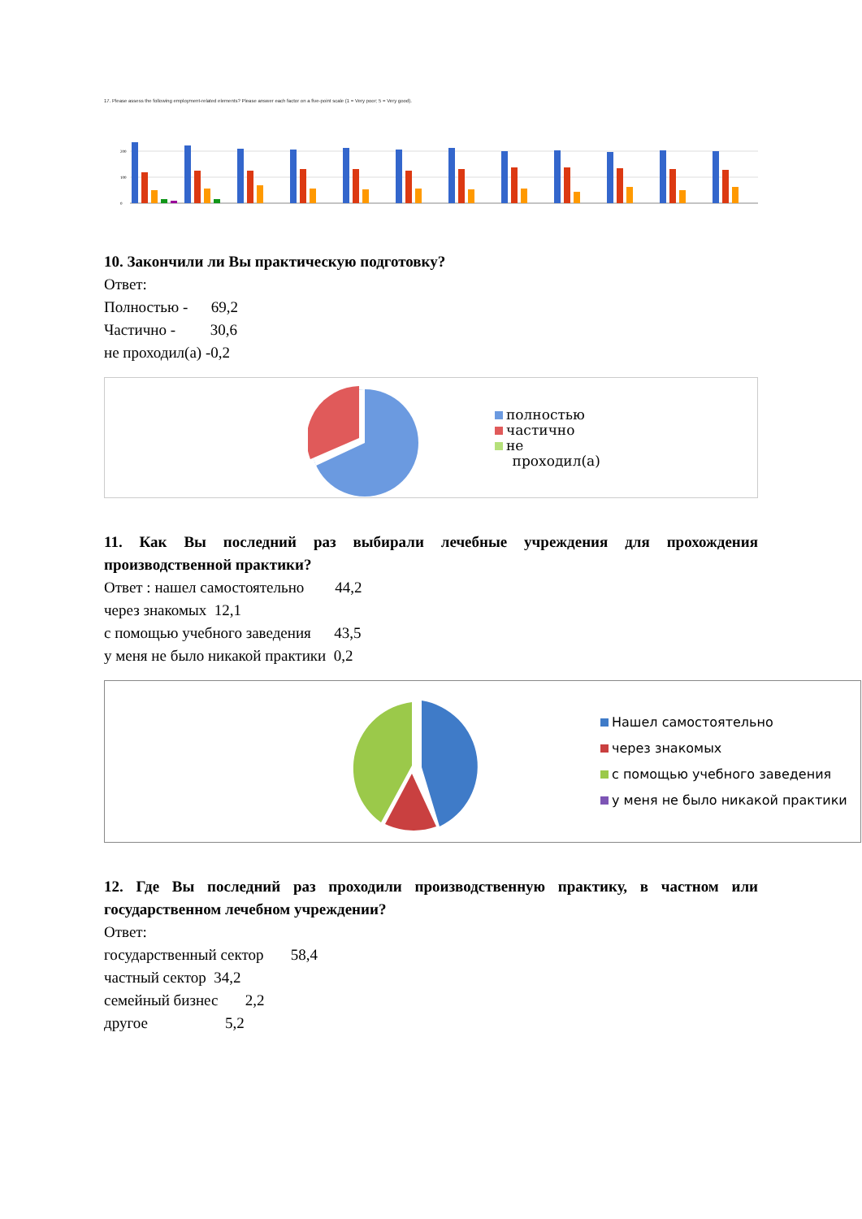17. Please assess the following employment-related elements? Please answer each factor on a five-point scale (1 = Very poor; 5 = Very good).
200
100
0
10. Закончили ли Вы практическую подготовку?
Ответ:
Полностью - 69,2
Частично - 30,6
не проходил(а) -0,2
полностью
частично
не
проходил(а)
11. Как Вы последний раз выбирали лечебные учреждения для прохождения производственной практики?
Ответ : нашел самостоятельно 44,2
через знакомых 12,1
с помощью учебного заведения 43,5
у меня не было никакой практики 0,2
Нашел самостоятельно
через знакомых
с помощью учебного заведения
у меня не было никакой практики
12. Где Вы последний раз проходили производственную практику, в частном или государственном лечебном учреждении?
Ответ:
государственный сектор 58,4
частный сектор 34,2
семейный бизнес 2,2
другое 5,2